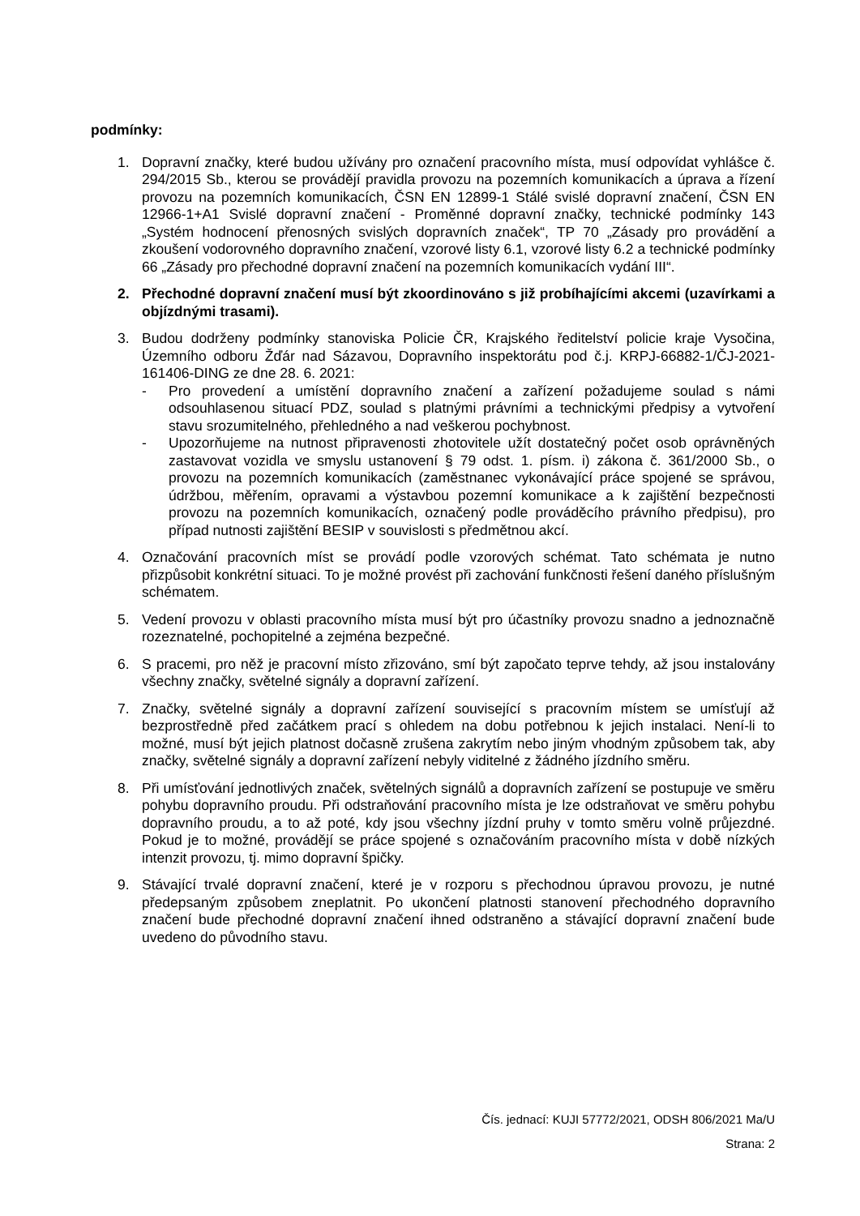podmínky:
1. Dopravní značky, které budou užívány pro označení pracovního místa, musí odpovídat vyhlášce č. 294/2015 Sb., kterou se provádějí pravidla provozu na pozemních komunikacích a úprava a řízení provozu na pozemních komunikacích, ČSN EN 12899-1 Stálé svislé dopravní značení, ČSN EN 12966-1+A1 Svislé dopravní značení - Proměnné dopravní značky, technické podmínky 143 „Systém hodnocení přenosných svislých dopravních značek“, TP 70 „Zásady pro provádění a zkoušení vodorovného dopravního značení, vzorové listy 6.1, vzorové listy 6.2 a technické podmínky 66 „Zásady pro přechodné dopravní značení na pozemních komunikacích vydání III“.
2. Přechodné dopravní značení musí být zkoordinováno s již probíhajícími akcemi (uzavírkami a objízdnými trasami).
3. Budou dodrženy podmínky stanoviska Policie ČR, Krajského ředitelství policie kraje Vysočina, Územního odboru Žďár nad Sázavou, Dopravního inspektorátu pod č.j. KRPJ-66882-1/ČJ-2021-161406-DING ze dne 28. 6. 2021:
- Pro provedení a umístění dopravního značení a zařízení požadujeme soulad s námi odsouhlasenou situací PDZ, soulad s platnými právními a technickými předpisy a vytvoření stavu srozumitelného, přehledného a nad veškerou pochybnost.
- Upozorňujeme na nutnost připravenosti zhotovitele užít dostatečný počet osob oprávněných zastavovat vozidla ve smyslu ustanovení § 79 odst. 1. písm. i) zákona č. 361/2000 Sb., o provozu na pozemních komunikacích (zaměstnanec vykonávající práce spojené se správou, údržbou, měřením, opravami a výstavbou pozemní komunikace a k zajištění bezpečnosti provozu na pozemních komunikacích, označený podle prováděcího právního předpisu), pro případ nutnosti zajištění BESIP v souvislosti s předmětnou akcí.
4. Označování pracovních míst se provádí podle vzorových schémat. Tato schémata je nutno přizpůsobit konkrétní situaci. To je možné provést při zachování funkčnosti řešení daného příslušným schématem.
5. Vedení provozu v oblasti pracovního místa musí být pro účastníky provozu snadno a jednoznačně rozeznatelné, pochopitelné a zejména bezpečné.
6. S pracemi, pro něž je pracovní místo zřizováno, smí být započato teprve tehdy, až jsou instalovány všechny značky, světelné signály a dopravní zařízení.
7. Značky, světelné signály a dopravní zařízení související s pracovním místem se umísťují až bezprostředně před začátkem prací s ohledem na dobu potřebnou k jejich instalaci. Není-li to možné, musí být jejich platnost dočasně zrušena zakrytím nebo jiným vhodným způsobem tak, aby značky, světelné signály a dopravní zařízení nebyly viditelné z žádného jízdního směru.
8. Při umísťování jednotlivých značek, světelných signálů a dopravních zařízení se postupuje ve směru pohybu dopravního proudu. Při odstraňování pracovního místa je lze odstraňovat ve směru pohybu dopravního proudu, a to až poté, kdy jsou všechny jízdní pruhy v tomto směru volně průjezdné. Pokud je to možné, provádějí se práce spojené s označováním pracovního místa v době nízkých intenzit provozu, tj. mimo dopravní špičky.
9. Stávající trvalé dopravní značení, které je v rozporu s přechodnou úpravou provozu, je nutné předepsaným způsobem zneplatnit. Po ukončení platnosti stanovení přechodného dopravního značení bude přechodné dopravní značení ihned odstraněno a stávající dopravní značení bude uvedeno do původního stavu.
Čís. jednací: KUJI 57772/2021, ODSH 806/2021 Ma/U
Strana: 2